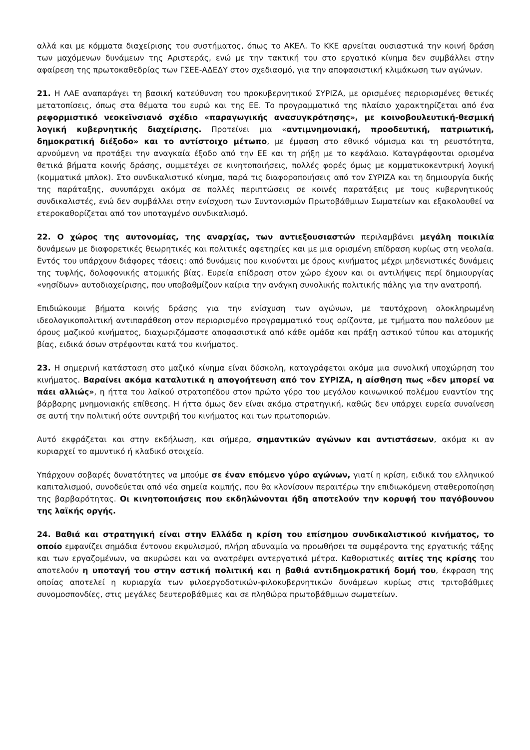αλλά και με κόμματα διαχείρισης του συστήματος, όπως το ΑΚΕΛ. Το ΚΚΕ αρνείται ουσιαστικά την κοινή δράση των μαχόμενων δυνάμεων της Αριστεράς, ενώ με την τακτική του στο εργατικό κίνημα δεν συμβάλλει στην αφαίρεση της πρωτοκαθεδρίας των ΓΣΕΕ-ΑΔΕΔΥ στον σχεδιασμό, για την αποφασιστική κλιμάκωση των αγώνων.
21. Η ΛΑΕ αναπαράγει τη βασική κατεύθυνση του προκυβερνητικού ΣΥΡΙΖΑ, με ορισμένες περιορισμένες θετικές μετατοπίσεις, όπως στα θέματα του ευρώ και της ΕΕ. Το προγραμματικό της πλαίσιο χαρακτηρίζεται από ένα ρεφορμιστικό νεοκεϊνσιανό σχέδιο «παραγωγικής ανασυγκρότησης», με κοινοβουλευτική-θεσμική λογική κυβερνητικής διαχείρισης. Προτείνει μια «αντιμνημονιακή, προοδευτική, πατριωτική, δημοκρατική διέξοδο» και το αντίστοιχο μέτωπο, με έμφαση στο εθνικό νόμισμα και τη ρευστότητα, αρνούμενη να προτάξει την αναγκαία έξοδο από την ΕΕ και τη ρήξη με το κεφάλαιο. Καταγράφονται ορισμένα θετικά βήματα κοινής δράσης, συμμετέχει σε κινητοποιήσεις, πολλές φορές όμως με κομματικοκεντρική λογική (κομματικά μπλοκ). Στο συνδικαλιστικό κίνημα, παρά τις διαφοροποιήσεις από τον ΣΥΡΙΖΑ και τη δημιουργία δικής της παράταξης, συνυπάρχει ακόμα σε πολλές περιπτώσεις σε κοινές παρατάξεις με τους κυβερνητικούς συνδικαλιστές, ενώ δεν συμβάλλει στην ενίσχυση των Συντονισμών Πρωτοβάθμιων Σωματείων και εξακολουθεί να ετεροκαθορίζεται από τον υποταγμένο συνδικαλισμό.
22. Ο χώρος της αυτονομίας, της αναρχίας, των αντιεξουσιαστών περιλαμβάνει μεγάλη ποικιλία δυνάμεων με διαφορετικές θεωρητικές και πολιτικές αφετηρίες και με μια ορισμένη επίδραση κυρίως στη νεολαία. Εντός του υπάρχουν διάφορες τάσεις: από δυνάμεις που κινούνται με όρους κινήματος μέχρι μηδενιστικές δυνάμεις της τυφλής, δολοφονικής ατομικής βίας. Ευρεία επίδραση στον χώρο έχουν και οι αντιλήψεις περί δημιουργίας «νησίδων» αυτοδιαχείρισης, που υποβαθμίζουν καίρια την ανάγκη συνολικής πολιτικής πάλης για την ανατροπή.
Επιδιώκουμε βήματα κοινής δράσης για την ενίσχυση των αγώνων, με ταυτόχρονη ολοκληρωμένη ιδεολογικοπολιτική αντιπαράθεση στον περιορισμένο προγραμματικό τους ορίζοντα, με τμήματα που παλεύουν με όρους μαζικού κινήματος, διαχωριζόμαστε αποφασιστικά από κάθε ομάδα και πράξη αστικού τύπου και ατομικής βίας, ειδικά όσων στρέφονται κατά του κινήματος.
23. Η σημερινή κατάσταση στο μαζικό κίνημα είναι δύσκολη, καταγράφεται ακόμα μια συνολική υποχώρηση του κινήματος. Βαραίνει ακόμα καταλυτικά η απογοήτευση από τον ΣΥΡΙΖΑ, η αίσθηση πως «δεν μπορεί να πάει αλλιώς», η ήττα του λαϊκού στρατοπέδου στον πρώτο γύρο του μεγάλου κοινωνικού πολέμου εναντίον της βάρβαρης μνημονιακής επίθεσης. Η ήττα όμως δεν είναι ακόμα στρατηγική, καθώς δεν υπάρχει ευρεία συναίνεση σε αυτή την πολιτική ούτε συντριβή του κινήματος και των πρωτοποριών.
Αυτό εκφράζεται και στην εκδήλωση, και σήμερα, σημαντικών αγώνων και αντιστάσεων, ακόμα κι αν κυριαρχεί το αμυντικό ή κλαδικό στοιχείο.
Υπάρχουν σοβαρές δυνατότητες να μπούμε σε έναν επόμενο γύρο αγώνων, γιατί η κρίση, ειδικά του ελληνικού καπιταλισμού, συνοδεύεται από νέα σημεία καμπής, που θα κλονίσουν περαιτέρω την επιδιωκόμενη σταθεροποίηση της βαρβαρότητας. Οι κινητοποιήσεις που εκδηλώνονται ήδη αποτελούν την κορυφή του παγόβουνου της λαϊκής οργής.
24. Βαθιά και στρατηγική είναι στην Ελλάδα η κρίση του επίσημου συνδικαλιστικού κινήματος, το οποίο εμφανίζει σημάδια έντονου εκφυλισμού, πλήρη αδυναμία να προωθήσει τα συμφέροντα της εργατικής τάξης και των εργαζομένων, να ακυρώσει και να ανατρέψει αντεργατικά μέτρα. Καθοριστικές αιτίες της κρίσης του αποτελούν η υποταγή του στην αστική πολιτική και η βαθιά αντιδημοκρατική δομή του, έκφραση της οποίας αποτελεί η κυριαρχία των φιλοεργοδοτικών-φιλοκυβερνητικών δυνάμεων κυρίως στις τριτοβάθμιες συνομοσπονδίες, στις μεγάλες δευτεροβάθμιες και σε πληθώρα πρωτοβάθμιων σωματείων.